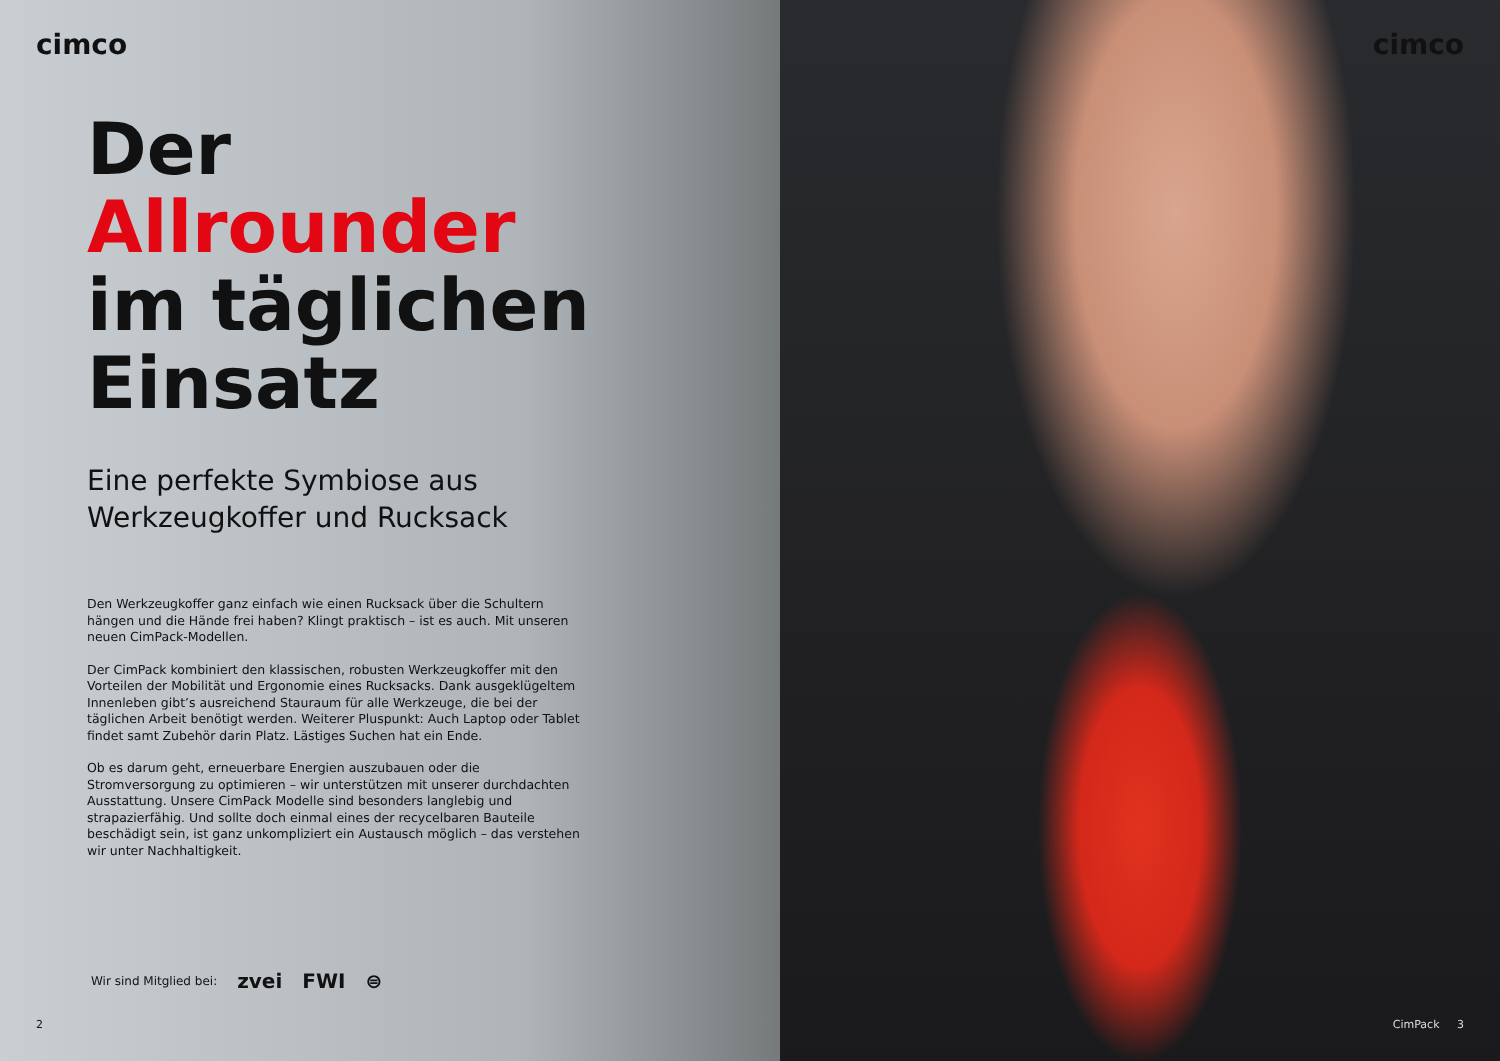cimco cimco
Der Allrounder
im täglichen
Einsatz
Eine perfekte Symbiose aus
Werkzeugkoffer und Rucksack
Den Werkzeugkoffer ganz einfach wie einen Rucksack über die Schultern hängen und die Hände frei haben? Klingt praktisch – ist es auch. Mit unseren neuen CimPack-Modellen.
Der CimPack kombiniert den klassischen, robusten Werkzeugkoffer mit den Vorteilen der Mobilität und Ergonomie eines Rucksacks. Dank ausgeklügeltem Innenleben gibt’s ausreichend Stauraum für alle Werkzeuge, die bei der täglichen Arbeit benötigt werden. Weiterer Pluspunkt: Auch Laptop oder Tablet findet samt Zubehör darin Platz. Lästiges Suchen hat ein Ende.
Ob es darum geht, erneuerbare Energien auszubauen oder die Stromversorgung zu optimieren – wir unterstützen mit unserer durchdachten Ausstattung. Unsere CimPack Modelle sind besonders langlebig und strapazierfähig. Und sollte doch einmal eines der recycelbaren Bauteile beschädigt sein, ist ganz unkompliziert ein Austausch möglich – das verstehen wir unter Nachhaltigkeit.
Wir sind Mitglied bei: zvei FWI ⊜
2 CimPack 3